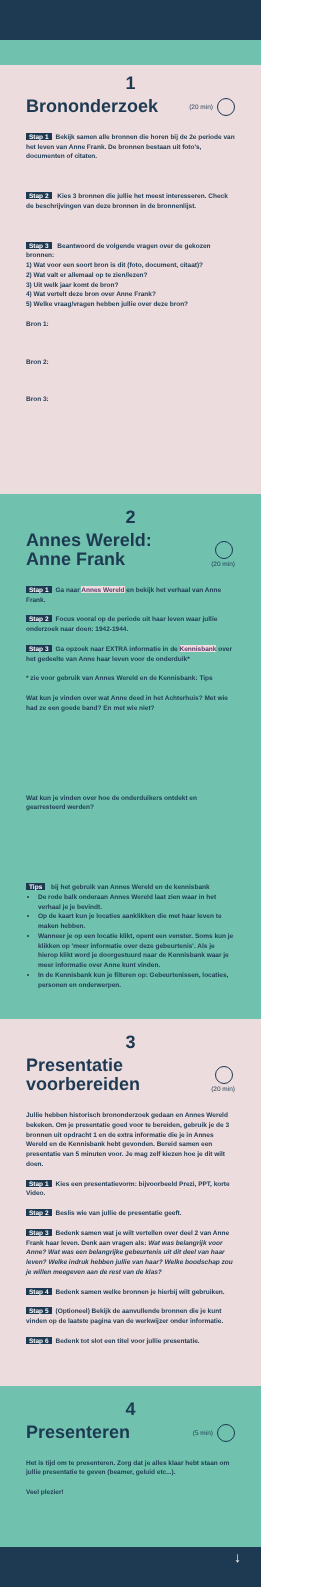1
Brononderzoek
(20 min)
Stap 1 Bekijk samen alle bronnen die horen bij de 2e periode van het leven van Anne Frank. De bronnen bestaan uit foto's, documenten of citaten.
Stap 2 Kies 3 bronnen die jullie het meest interesseren. Check de beschrijvingen van deze bronnen in de bronnenlijst.
Stap 3 Beantwoord de volgende vragen over de gekozen bronnen:
1) Wat voor een soort bron is dit (foto, document, citaat)?
2) Wat valt er allemaal op te zien/lezen?
3) Uit welk jaar komt de bron?
4) Wat vertelt deze bron over Anne Frank?
5) Welke vraag/vragen hebben jullie over deze bron?
Bron 1:
Bron 2:
Bron 3:
2
Annes Wereld:
Anne Frank
(20 min)
Stap 1 Ga naar Annes Wereld en bekijk het verhaal van Anne Frank.
Stap 2 Focus vooral op de periode uit haar leven waar jullie onderzoek naar doen: 1942-1944.
Stap 3 Ga opzoek naar EXTRA informatie in de Kennisbank over het gedeelte van Anne haar leven voor de onderduik*
* zie voor gebruik van Annes Wereld en de Kennisbank: Tips
Wat kun je vinden over wat Anne deed in het Achterhuis? Met wie had ze een goede band? En met wie niet?
Wat kun je vinden over hoe de onderduikers ontdekt en gearresteerd werden?
Tips bij het gebruik van Annes Wereld en de kennisbank
De rode balk onderaan Annes Wereld laat zien waar in het verhaal je je bevindt.
Op de kaart kun je locaties aanklikken die met haar leven te maken hebben.
Wanneer je op een locatie klikt, opent een venster. Soms kun je klikken op 'meer informatie over deze gebeurtenis'. Als je hierop klikt word je doorgestuurd naar de Kennisbank waar je meer informatie over Anne kunt vinden.
In de Kennisbank kun je filteren op: Gebeurtenissen, locaties, personen en onderwerpen.
3
Presentatie
voorbereiden
(20 min)
Jullie hebben historisch brononderzoek gedaan en Annes Wereld bekeken. Om je presentatie goed voor te bereiden, gebruik je de 3 bronnen uit opdracht 1 en de extra informatie die je in Annes Wereld en de Kennisbank hebt gevonden. Bereid samen een presentatie van 5 minuten voor. Je mag zelf kiezen hoe je dit wilt doen.
Stap 1 Kies een presentatievorm: bijvoorbeeld Prezi, PPT, korte Video.
Stap 2 Beslis wie van jullie de presentatie geeft.
Stap 3 Bedenk samen wat je wilt vertellen over deel 2 van Anne Frank haar leven. Denk aan vragen als: Wat was belangrijk voor Anne? Wat was een belangrijke gebeurtenis uit dit deel van haar leven? Welke indruk hebben jullie van haar? Welke boodschap zou je willen meegeven aan de rest van de klas?
Stap 4 Bedenk samen welke bronnen je hierbij wilt gebruiken.
Stap 5 (Optioneel) Bekijk de aanvullende bronnen die je kunt vinden op de laatste pagina van de werkwijzer onder informatie.
Stap 6 Bedenk tot slot een titel voor jullie presentatie.
4
Presenteren
(5 min)
Het is tijd om te presenteren. Zorg dat je alles klaar hebt staan om jullie presentatie te geven (beamer, geluid etc...).
Veel plezier!
↓